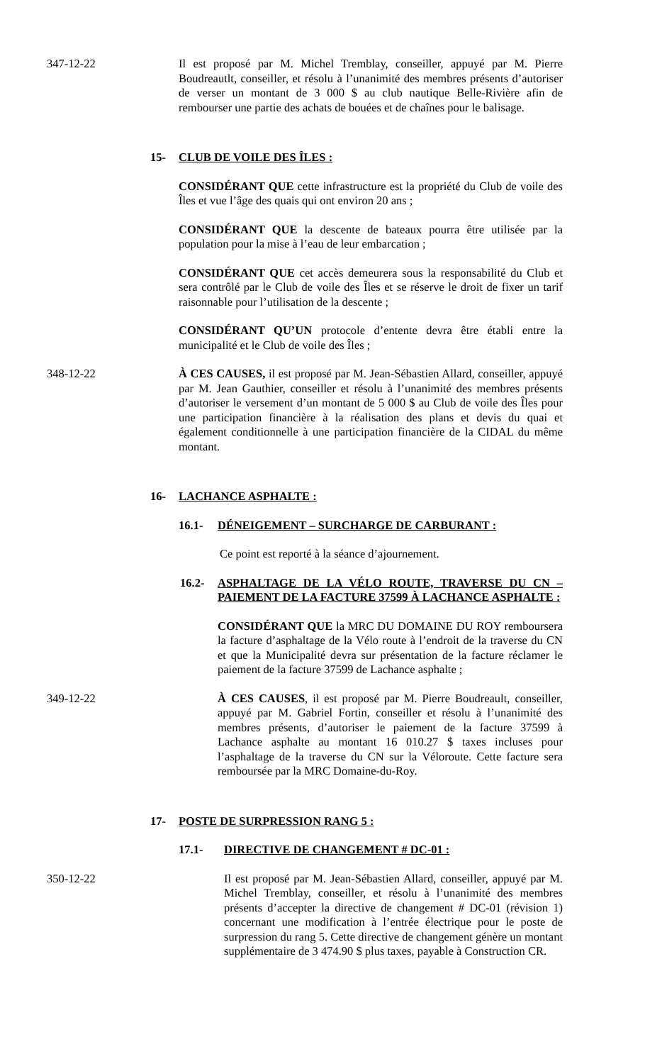347-12-22 Il est proposé par M. Michel Tremblay, conseiller, appuyé par M. Pierre Boudreautlt, conseiller, et résolu à l’unanimité des membres présents d’autoriser de verser un montant de 3 000 $ au club nautique Belle-Rivière afin de rembourser une partie des achats de bouées et de chaînes pour le balisage.
15- CLUB DE VOILE DES ÎLES :
CONSIDÉRANT QUE cette infrastructure est la propriété du Club de voile des Îles et vue l’âge des quais qui ont environ 20 ans ;
CONSIDÉRANT QUE la descente de bateaux pourra être utilisée par la population pour la mise à l’eau de leur embarcation ;
CONSIDÉRANT QUE cet accès demeurera sous la responsabilité du Club et sera contrôlé par le Club de voile des Îles et se réserve le droit de fixer un tarif raisonnable pour l’utilisation de la descente ;
CONSIDÉRANT QU’UN protocole d’entente devra être établi entre la municipalité et le Club de voile des Îles ;
348-12-22 À CES CAUSES, il est proposé par M. Jean-Sébastien Allard, conseiller, appuyé par M. Jean Gauthier, conseiller et résolu à l’unanimité des membres présents d’autoriser le versement d’un montant de 5 000 $ au Club de voile des Îles pour une participation financière à la réalisation des plans et devis du quai et également conditionnelle à une participation financière de la CIDAL du même montant.
16- LACHANCE ASPHALTE :
16.1- DÉNEIGEMENT – SURCHARGE DE CARBURANT :
Ce point est reporté à la séance d’ajournement.
16.2- ASPHALTAGE DE LA VÉLO ROUTE, TRAVERSE DU CN – PAIEMENT DE LA FACTURE 37599 À LACHANCE ASPHALTE :
CONSIDÉRANT QUE la MRC DU DOMAINE DU ROY remboursera la facture d’asphaltage de la Vélo route à l’endroit de la traverse du CN et que la Municipalité devra sur présentation de la facture réclamer le paiement de la facture 37599 de Lachance asphalte ;
349-12-22 À CES CAUSES, il est proposé par M. Pierre Boudreault, conseiller, appuyé par M. Gabriel Fortin, conseiller et résolu à l’unanimité des membres présents, d’autoriser le paiement de la facture 37599 à Lachance asphalte au montant 16 010.27 $ taxes incluses pour l’asphaltage de la traverse du CN sur la Véloroute. Cette facture sera remboursée par la MRC Domaine-du-Roy.
17- POSTE DE SURPRESSION RANG 5 :
17.1- DIRECTIVE DE CHANGEMENT # DC-01 :
350-12-22 Il est proposé par M. Jean-Sébastien Allard, conseiller, appuyé par M. Michel Tremblay, conseiller, et résolu à l’unanimité des membres présents d’accepter la directive de changement # DC-01 (révision 1) concernant une modification à l’entrée électrique pour le poste de surpression du rang 5. Cette directive de changement génère un montant supplémentaire de 3 474.90 $ plus taxes, payable à Construction CR.